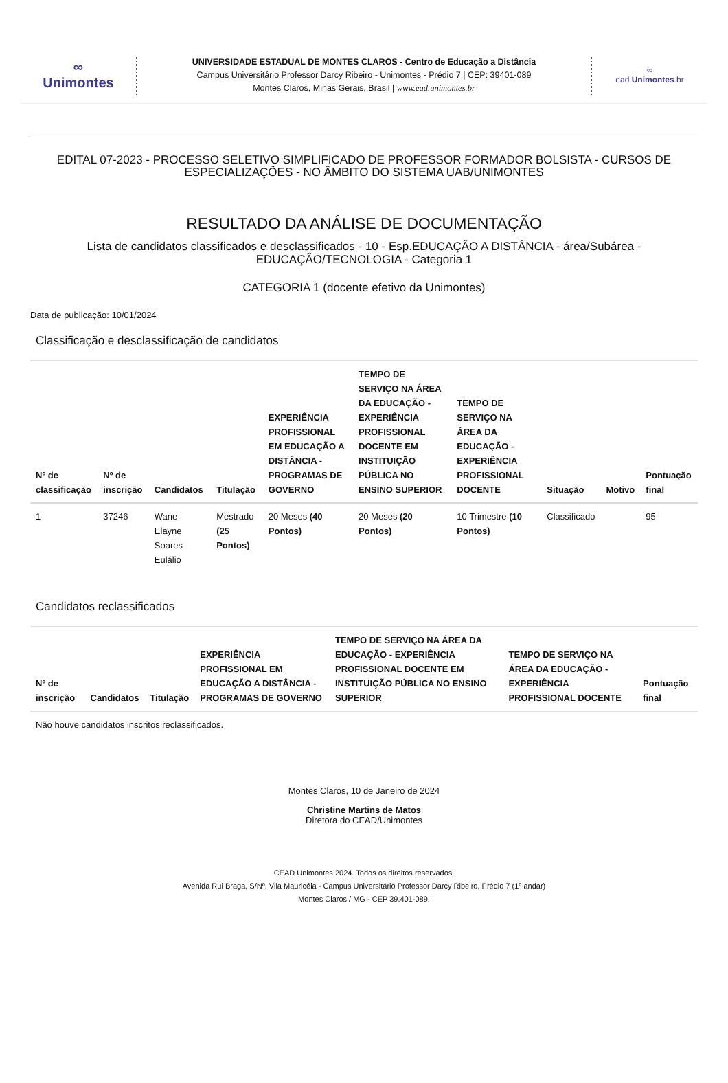∞
Unimontes
UNIVERSIDADE ESTADUAL DE MONTES CLAROS - Centro de Educação a Distância
Campus Universitário Professor Darcy Ribeiro - Unimontes - Prédio 7 | CEP: 39401-089
Montes Claros, Minas Gerais, Brasil | www.ead.unimontes.br
∞
ead.Unimontes.br
EDITAL 07-2023 - PROCESSO SELETIVO SIMPLIFICADO DE PROFESSOR FORMADOR BOLSISTA - CURSOS DE ESPECIALIZAÇÕES - NO ÂMBITO DO SISTEMA UAB/UNIMONTES
RESULTADO DA ANÁLISE DE DOCUMENTAÇÃO
Lista de candidatos classificados e desclassificados - 10 - Esp.EDUCAÇÃO A DISTÂNCIA - área/Subárea - EDUCAÇÃO/TECNOLOGIA - Categoria 1
CATEGORIA 1 (docente efetivo da Unimontes)
Data de publicação: 10/01/2024
Classificação e desclassificação de candidatos
| Nº de classificação | Nº de inscrição | Candidatos | Titulação | EXPERIÊNCIA PROFISSIONAL EM EDUCAÇÃO A DISTÂNCIA - PROGRAMAS DE GOVERNO | TEMPO DE SERVIÇO NA ÁREA DA EDUCAÇÃO - EXPERIÊNCIA PROFISSIONAL DOCENTE EM INSTITUIÇÃO PÚBLICA NO ENSINO SUPERIOR | TEMPO DE SERVIÇO NA ÁREA DA EDUCAÇÃO - EXPERIÊNCIA PROFISSIONAL DOCENTE | Situação | Motivo | Pontuação final |
| --- | --- | --- | --- | --- | --- | --- | --- | --- | --- |
| 1 | 37246 | Wane Elayne Soares Eulálio | Mestrado (25 Pontos) | 20 Meses (40 Pontos) | 20 Meses (20 Pontos) | 10 Trimestre (10 Pontos) | Classificado | | 95 |
Candidatos reclassificados
| Nº de inscrição | Candidatos | Titulação | EXPERIÊNCIA PROFISSIONAL EM EDUCAÇÃO A DISTÂNCIA - PROGRAMAS DE GOVERNO | TEMPO DE SERVIÇO NA ÁREA DA EDUCAÇÃO - EXPERIÊNCIA PROFISSIONAL DOCENTE EM INSTITUIÇÃO PÚBLICA NO ENSINO SUPERIOR | TEMPO DE SERVIÇO NA ÁREA DA EDUCAÇÃO - EXPERIÊNCIA PROFISSIONAL DOCENTE | Pontuação final |
| --- | --- | --- | --- | --- | --- | --- |
| Não houve candidatos inscritos reclassificados. | | | | | | |
Montes Claros, 10 de Janeiro de 2024
Christine Martins de Matos
Diretora do CEAD/Unimontes
CEAD Unimontes 2024. Todos os direitos reservados.
Avenida Rui Braga, S/Nº, Vila Mauricéia - Campus Universitário Professor Darcy Ribeiro, Prédio 7 (1º andar)
Montes Claros / MG - CEP 39.401-089.